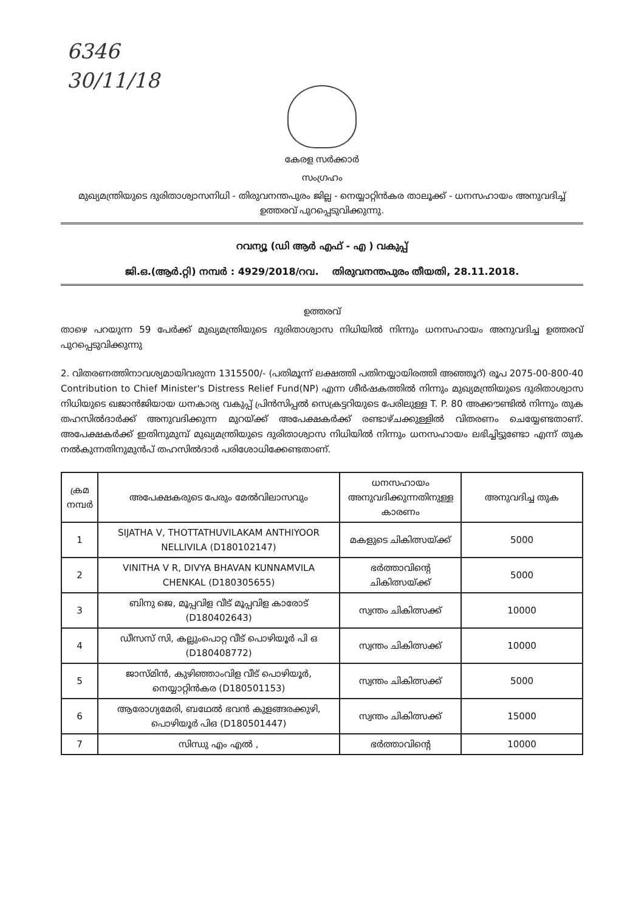6346
30/11/18
കേരള സർക്കാർ
സംഗ്രഹം
മുഖ്യമന്ത്രിയുടെ ദുരിതാശ്വാസനിധി - തിരുവനന്തപുരം ജില്ല - നെയ്യാറ്റിൻകര താലൂക്ക് - ധനസഹായം അനുവദിച്ച് ഉത്തരവ് പുറപ്പെടുവിക്കുന്നു.
റവന്യൂ (ഡി ആർ എഫ് - എ ) വകുപ്പ്
ജി.ഒ.(ആർ.റ്റി) നമ്പർ : 4929/2018/റവ. തിരുവനന്തപുരം തീയതി, 28.11.2018.
ഉത്തരവ്
താഴെ പറയുന്ന 59 പേർക്ക് മുഖ്യമന്ത്രിയുടെ ദുരിതാശ്വാസ നിധിയിൽ നിന്നും ധനസഹായം അനുവദിച്ച ഉത്തരവ് പുറപ്പെടുവിക്കുന്നു
2. വിതരണത്തിനാവശ്യമായിവരുന്ന 1315500/- (പതിമൂന്ന് ലക്ഷത്തി പതിനയ്യായിരത്തി അഞ്ഞൂറ്) രൂപ 2075-00-800-40 Contribution to Chief Minister's Distress Relief Fund(NP) എന്ന ശീർഷകത്തിൽ നിന്നും മുഖ്യമന്ത്രിയുടെ ദുരിതാശ്വാസ നിധിയുടെ ഖജാൻജിയായ ധനകാര്യ വകുപ്പ് പ്രിൻസിപ്പൽ സെക്രട്ടറിയുടെ പേരിലുള്ള T. P. 80 അക്കൗണ്ടിൽ നിന്നും തുക തഹസിൽദാർക്ക് അനുവദിക്കുന്ന മുറയ്ക്ക് അപേക്ഷകർക്ക് രണ്ടാഴ്ചക്കുള്ളിൽ വിതരണം ചെയ്യേണ്ടതാണ്. അപേക്ഷകർക്ക് ഇതിനുമുമ്പ് മുഖ്യമന്ത്രിയുടെ ദുരിതാശ്വാസ നിധിയിൽ നിന്നും ധനസഹായം ലഭിച്ചിട്ടുണ്ടോ എന്ന് തുക നൽകുന്നതിനുമുൻപ് തഹസിൽദാർ പരിശോധിക്കേണ്ടതാണ്.
| ക്രമ നമ്പർ | അപേക്ഷകരുടെ പേരും മേൽവിലാസവും | ധനസഹായം അനുവദിക്കുന്നതിനുള്ള കാരണം | അനുവദിച്ച തുക |
| --- | --- | --- | --- |
| 1 | SIJATHA V, THOTTATHUVILAKAM ANTHIYOOR NELLIVILA (D180102147) | മകളുടെ ചികിത്സയ്ക്ക് | 5000 |
| 2 | VINITHA V R, DIVYA BHAVAN KUNNAMVILA CHENKAL (D180305655) | ഭർത്താവിന്റെ ചികിത്സയ്ക്ക് | 5000 |
| 3 | ബിനു ജെ, മൂപ്പവിള വീട് മൂപ്പവിള കാരോട് (D180402643) | സ്വന്തം ചികിത്സക്ക് | 10000 |
| 4 | ഡീസസ് സി, കല്ലുംപൊറ്റ വീട് പൊഴിയൂർ പി ഒ (D180408772) | സ്വന്തം ചികിത്സക്ക് | 10000 |
| 5 | ജാസ്മിൻ, കുഴിഞ്ഞാംവിള വീട് പൊഴിയൂർ, നെയ്യാറ്റിൻകര (D180501153) | സ്വന്തം ചികിത്സക്ക് | 5000 |
| 6 | ആരോഗ്യമേരി, ബഥേൽ ഭവൻ കുളങ്ങരക്കുഴി, പൊഴിയൂർ പിഒ (D180501447) | സ്വന്തം ചികിത്സക്ക് | 15000 |
| 7 | സിന്ധു എം എൽ , | ഭർത്താവിന്റെ | 10000 |